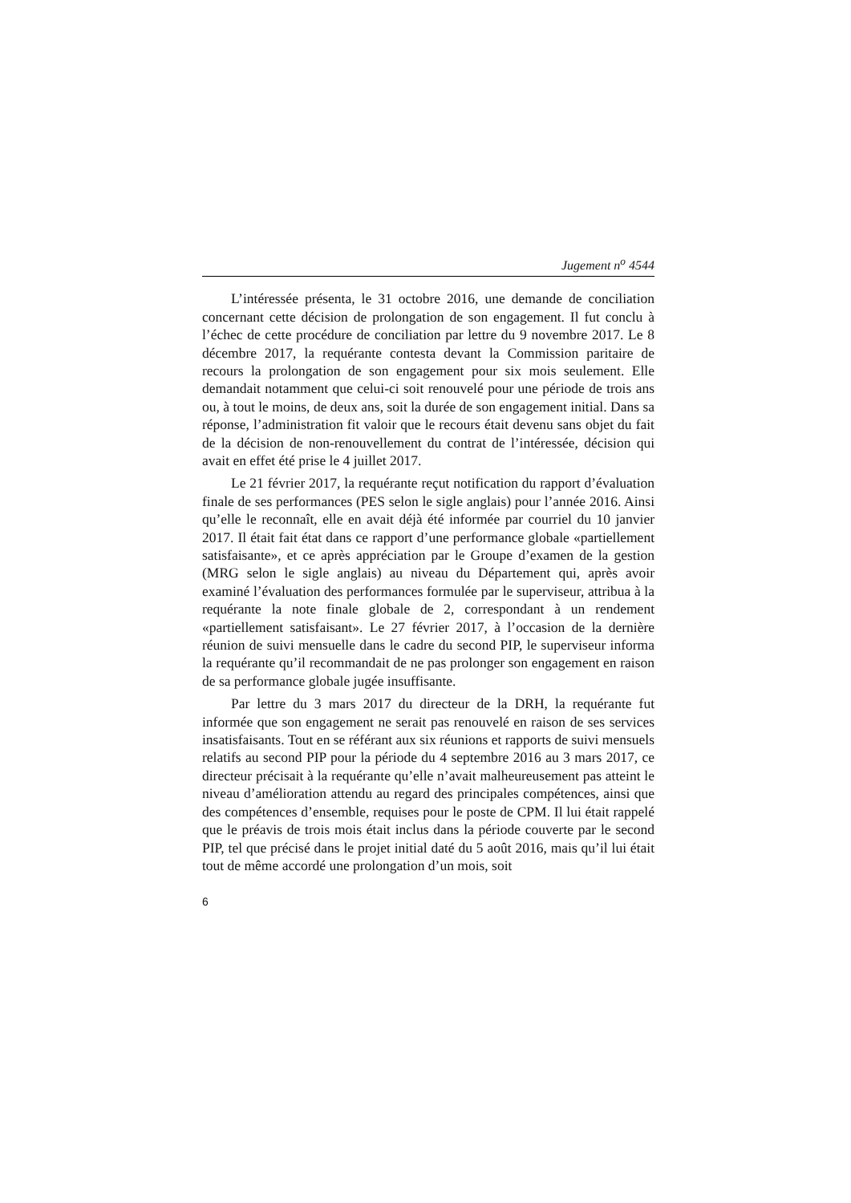Jugement n<sup>o</sup> 4544
L’intéressée présenta, le 31 octobre 2016, une demande de conciliation concernant cette décision de prolongation de son engagement. Il fut conclu à l’échec de cette procédure de conciliation par lettre du 9 novembre 2017. Le 8 décembre 2017, la requérante contesta devant la Commission paritaire de recours la prolongation de son engagement pour six mois seulement. Elle demandait notamment que celui-ci soit renouvelé pour une période de trois ans ou, à tout le moins, de deux ans, soit la durée de son engagement initial. Dans sa réponse, l’administration fit valoir que le recours était devenu sans objet du fait de la décision de non-renouvellement du contrat de l’intéressée, décision qui avait en effet été prise le 4 juillet 2017.
Le 21 février 2017, la requérante reçut notification du rapport d’évaluation finale de ses performances (PES selon le sigle anglais) pour l’année 2016. Ainsi qu’elle le reconnaît, elle en avait déjà été informée par courriel du 10 janvier 2017. Il était fait état dans ce rapport d’une performance globale «partiellement satisfaisante», et ce après appréciation par le Groupe d’examen de la gestion (MRG selon le sigle anglais) au niveau du Département qui, après avoir examiné l’évaluation des performances formulée par le superviseur, attribua à la requérante la note finale globale de 2, correspondant à un rendement «partiellement satisfaisant». Le 27 février 2017, à l’occasion de la dernière réunion de suivi mensuelle dans le cadre du second PIP, le superviseur informa la requérante qu’il recommandait de ne pas prolonger son engagement en raison de sa performance globale jugée insuffisante.
Par lettre du 3 mars 2017 du directeur de la DRH, la requérante fut informée que son engagement ne serait pas renouvelé en raison de ses services insatisfaisants. Tout en se référant aux six réunions et rapports de suivi mensuels relatifs au second PIP pour la période du 4 septembre 2016 au 3 mars 2017, ce directeur précisait à la requérante qu’elle n’avait malheureusement pas atteint le niveau d’amélioration attendu au regard des principales compétences, ainsi que des compétences d’ensemble, requises pour le poste de CPM. Il lui était rappelé que le préavis de trois mois était inclus dans la période couverte par le second PIP, tel que précisé dans le projet initial daté du 5 août 2016, mais qu’il lui était tout de même accordé une prolongation d’un mois, soit
6